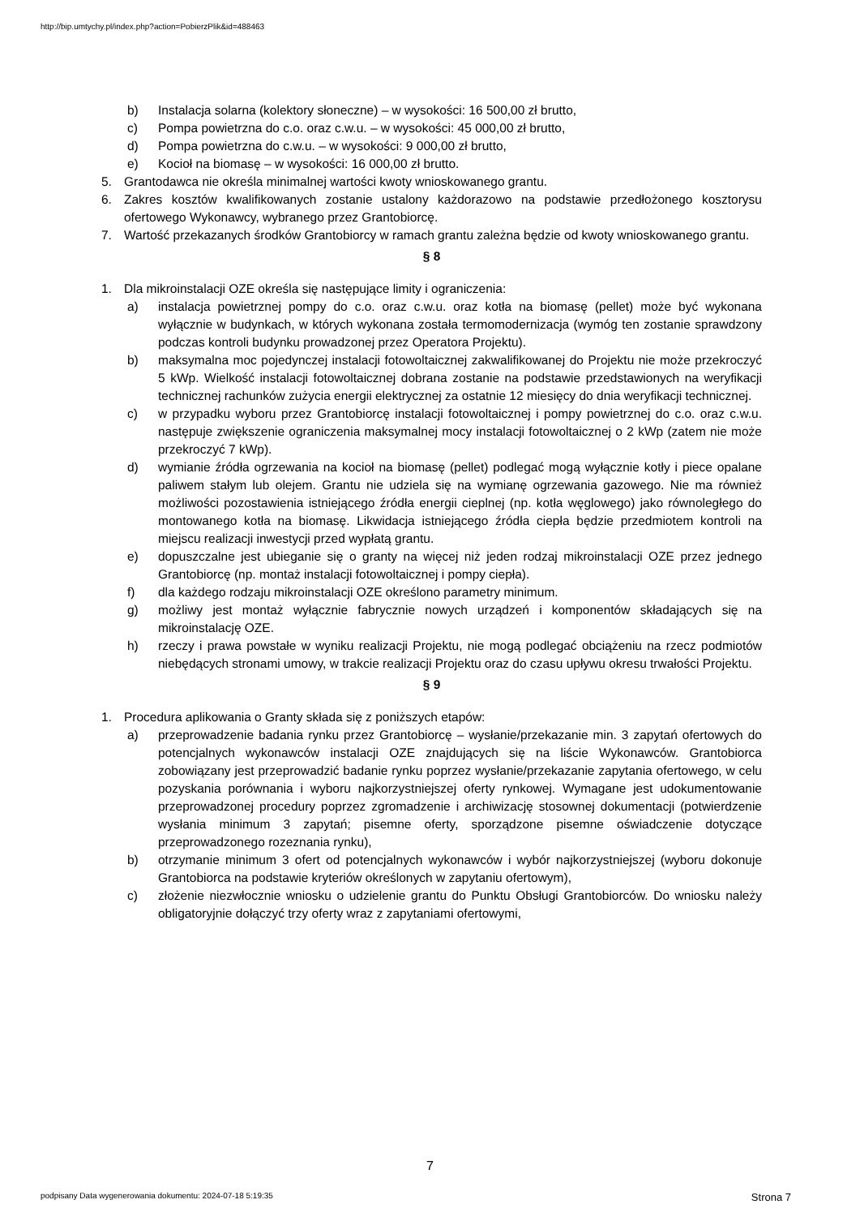http://bip.umtychy.pl/index.php?action=PobierzPlik&id=488463
b) Instalacja solarna (kolektory słoneczne) – w wysokości: 16 500,00 zł brutto,
c) Pompa powietrzna do c.o. oraz c.w.u. – w wysokości: 45 000,00 zł brutto,
d) Pompa powietrzna do c.w.u. – w wysokości: 9 000,00 zł brutto,
e) Kocioł na biomasę – w wysokości: 16 000,00 zł brutto.
5. Grantodawca nie określa minimalnej wartości kwoty wnioskowanego grantu.
6. Zakres kosztów kwalifikowanych zostanie ustalony każdorazowo na podstawie przedłożonego kosztorysu ofertowego Wykonawcy, wybranego przez Grantobiorcę.
7. Wartość przekazanych środków Grantobiorcy w ramach grantu zależna będzie od kwoty wnioskowanego grantu.
§ 8
1. Dla mikroinstalacji OZE określa się następujące limity i ograniczenia:
a) instalacja powietrznej pompy do c.o. oraz c.w.u. oraz kotła na biomasę (pellet) może być wykonana wyłącznie w budynkach, w których wykonana została termomodernizacja (wymóg ten zostanie sprawdzony podczas kontroli budynku prowadzonej przez Operatora Projektu).
b) maksymalna moc pojedynczej instalacji fotowoltaicznej zakwalifikowanej do Projektu nie może przekroczyć 5 kWp. Wielkość instalacji fotowoltaicznej dobrana zostanie na podstawie przedstawionych na weryfikacji technicznej rachunków zużycia energii elektrycznej za ostatnie 12 miesięcy do dnia weryfikacji technicznej.
c) w przypadku wyboru przez Grantobiorcę instalacji fotowoltaicznej i pompy powietrznej do c.o. oraz c.w.u. następuje zwiększenie ograniczenia maksymalnej mocy instalacji fotowoltaicznej o 2 kWp (zatem nie może przekroczyć 7 kWp).
d) wymianie źródła ogrzewania na kocioł na biomasę (pellet) podlegać mogą wyłącznie kotły i piece opalane paliwem stałym lub olejem. Grantu nie udziela się na wymianę ogrzewania gazowego. Nie ma również możliwości pozostawienia istniejącego źródła energii cieplnej (np. kotła węglowego) jako równoległego do montowanego kotła na biomasę. Likwidacja istniejącego źródła ciepła będzie przedmiotem kontroli na miejscu realizacji inwestycji przed wypłatą grantu.
e) dopuszczalne jest ubieganie się o granty na więcej niż jeden rodzaj mikroinstalacji OZE przez jednego Grantobiorcę (np. montaż instalacji fotowoltaicznej i pompy ciepła).
f) dla każdego rodzaju mikroinstalacji OZE określono parametry minimum.
g) możliwy jest montaż wyłącznie fabrycznie nowych urządzeń i komponentów składających się na mikroinstalację OZE.
h) rzeczy i prawa powstałe w wyniku realizacji Projektu, nie mogą podlegać obciążeniu na rzecz podmiotów niebędących stronami umowy, w trakcie realizacji Projektu oraz do czasu upływu okresu trwałości Projektu.
§ 9
1. Procedura aplikowania o Granty składa się z poniższych etapów:
a) przeprowadzenie badania rynku przez Grantobiorcę – wysłanie/przekazanie min. 3 zapytań ofertowych do potencjalnych wykonawców instalacji OZE znajdujących się na liście Wykonawców. Grantobiorca zobowiązany jest przeprowadzić badanie rynku poprzez wysłanie/przekazanie zapytania ofertowego, w celu pozyskania porównania i wyboru najkorzystniejszej oferty rynkowej. Wymagane jest udokumentowanie przeprowadzonej procedury poprzez zgromadzenie i archiwizację stosownej dokumentacji (potwierdzenie wysłania minimum 3 zapytań; pisemne oferty, sporządzone pisemne oświadczenie dotyczące przeprowadzonego rozeznania rynku),
b) otrzymanie minimum 3 ofert od potencjalnych wykonawców i wybór najkorzystniejszej (wyboru dokonuje Grantobiorca na podstawie kryteriów określonych w zapytaniu ofertowym),
c) złożenie niezwłocznie wniosku o udzielenie grantu do Punktu Obsługi Grantobiorców. Do wniosku należy obligatoryjnie dołączyć trzy oferty wraz z zapytaniami ofertowymi,
7
podpisany Data wygenerowania dokumentu: 2024-07-18 5:19:35 Strona 7